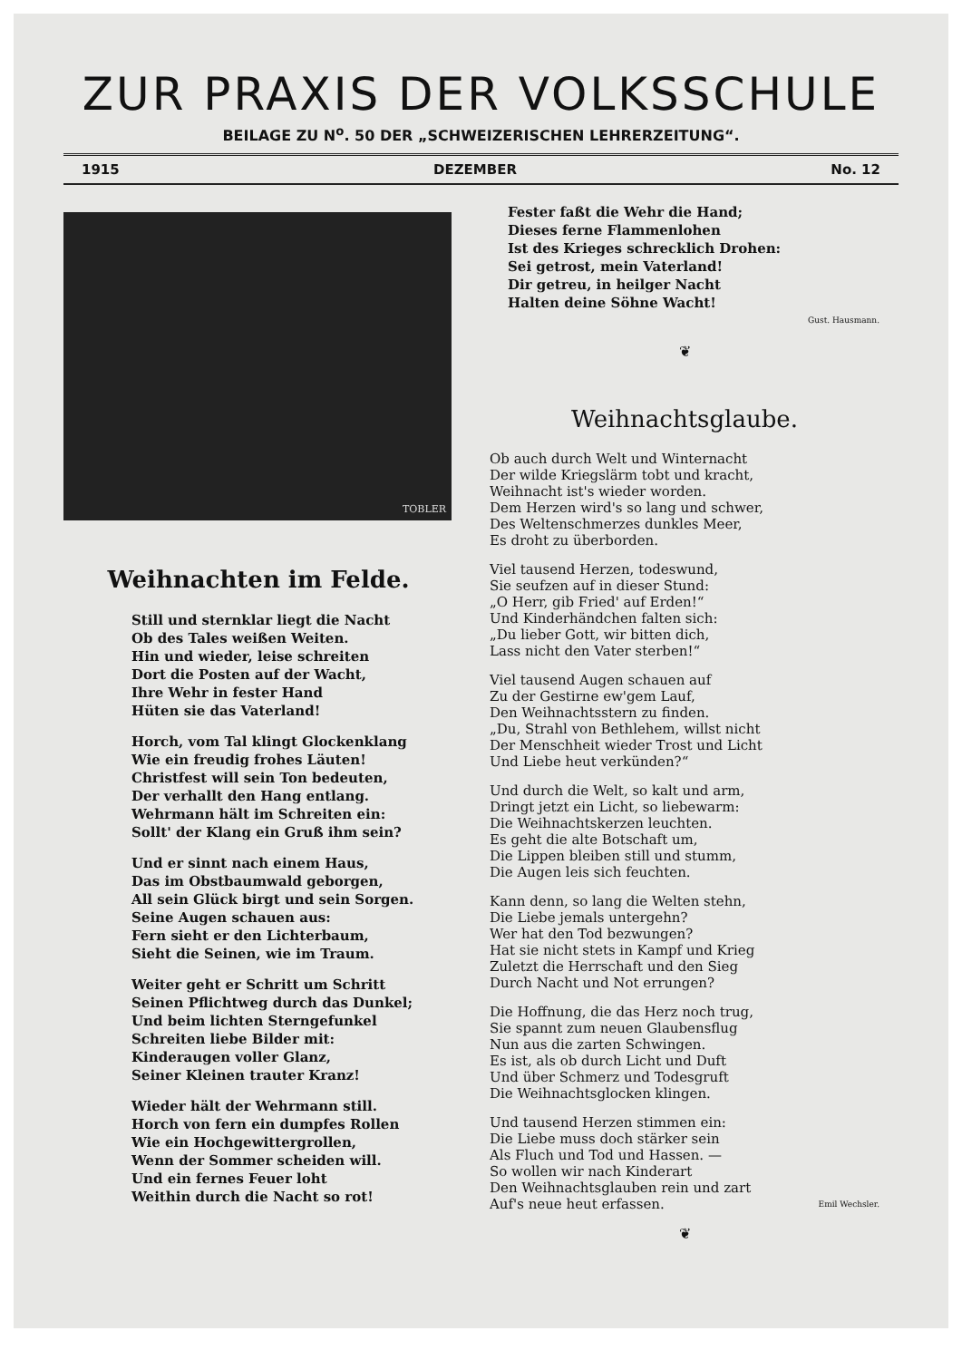ZUR PRAXIS DER VOLKSSCHULE
BEILAGE ZU N<sup>o</sup>. 50 DER „SCHWEIZERISCHEN LEHRERZEITUNG“.
1915 DEZEMBER No. 12
TOBLER
Weihnachten im Felde.
Still und sternklar liegt die Nacht
Ob des Tales weißen Weiten.
Hin und wieder, leise schreiten
Dort die Posten auf der Wacht,
Ihre Wehr in fester Hand
Hüten sie das Vaterland!
Horch, vom Tal klingt Glockenklang
Wie ein freudig frohes Läuten!
Christfest will sein Ton bedeuten,
Der verhallt den Hang entlang.
Wehrmann hält im Schreiten ein:
Sollt' der Klang ein Gruß ihm sein?
Und er sinnt nach einem Haus,
Das im Obstbaumwald geborgen,
All sein Glück birgt und sein Sorgen.
Seine Augen schauen aus:
Fern sieht er den Lichterbaum,
Sieht die Seinen, wie im Traum.
Weiter geht er Schritt um Schritt
Seinen Pflichtweg durch das Dunkel;
Und beim lichten Sterngefunkel
Schreiten liebe Bilder mit:
Kinderaugen voller Glanz,
Seiner Kleinen trauter Kranz!
Wieder hält der Wehrmann still.
Horch von fern ein dumpfes Rollen
Wie ein Hochgewittergrollen,
Wenn der Sommer scheiden will.
Und ein fernes Feuer loht
Weithin durch die Nacht so rot!
Fester faßt die Wehr die Hand;
Dieses ferne Flammenlohen
Ist des Krieges schrecklich Drohen:
Sei getrost, mein Vaterland!
Dir getreu, in heilger Nacht
Halten deine Söhne Wacht!
Gust. Hausmann.
❦
Weihnachtsglaube.
Ob auch durch Welt und Winternacht
Der wilde Kriegslärm tobt und kracht,
Weihnacht ist's wieder worden.
Dem Herzen wird's so lang und schwer,
Des Weltenschmerzes dunkles Meer,
Es droht zu überborden.
Viel tausend Herzen, todeswund,
Sie seufzen auf in dieser Stund:
„O Herr, gib Fried' auf Erden!“
Und Kinderhändchen falten sich:
„Du lieber Gott, wir bitten dich,
Lass nicht den Vater sterben!“
Viel tausend Augen schauen auf
Zu der Gestirne ew'gem Lauf,
Den Weihnachtsstern zu finden.
„Du, Strahl von Bethlehem, willst nicht
Der Menschheit wieder Trost und Licht
Und Liebe heut verkünden?“
Und durch die Welt, so kalt und arm,
Dringt jetzt ein Licht, so liebewarm:
Die Weihnachtskerzen leuchten.
Es geht die alte Botschaft um,
Die Lippen bleiben still und stumm,
Die Augen leis sich feuchten.
Kann denn, so lang die Welten stehn,
Die Liebe jemals untergehn?
Wer hat den Tod bezwungen?
Hat sie nicht stets in Kampf und Krieg
Zuletzt die Herrschaft und den Sieg
Durch Nacht und Not errungen?
Die Hoffnung, die das Herz noch trug,
Sie spannt zum neuen Glaubensflug
Nun aus die zarten Schwingen.
Es ist, als ob durch Licht und Duft
Und über Schmerz und Todesgruft
Die Weihnachtsglocken klingen.
Und tausend Herzen stimmen ein:
Die Liebe muss doch stärker sein
Als Fluch und Tod und Hassen. —
So wollen wir nach Kinderart
Den Weihnachtsglauben rein und zart
Auf's neue heut erfassen. Emil Wechsler.
❦